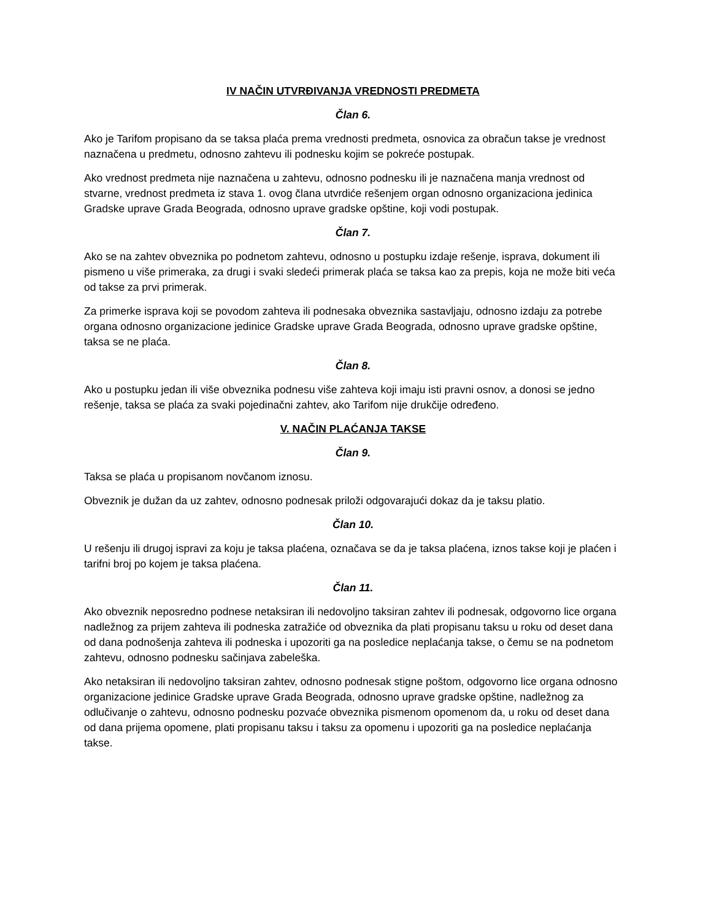IV NAČIN UTVRĐIVANJA VREDNOSTI PREDMETA
Član 6.
Ako je Tarifom propisano da se taksa plaća prema vrednosti predmeta, osnovica za obračun takse je vrednost naznačena u predmetu, odnosno zahtevu ili podnesku kojim se pokreće postupak.
Ako vrednost predmeta nije naznačena u zahtevu, odnosno podnesku ili je naznačena manja vrednost od stvarne, vrednost predmeta iz stava 1. ovog člana utvrdiće rešenjem organ odnosno organizaciona jedinica Gradske uprave Grada Beograda, odnosno uprave gradske opštine, koji vodi postupak.
Član 7.
Ako se na zahtev obveznika po podnetom zahtevu, odnosno u postupku izdaje rešenje, isprava, dokument ili pismeno u više primeraka, za drugi i svaki sledeći primerak plaća se taksa kao za prepis, koja ne može biti veća od takse za prvi primerak.
Za primerke isprava koji se povodom zahteva ili podnesaka obveznika sastavljaju, odnosno izdaju za potrebe organa odnosno organizacione jedinice Gradske uprave Grada Beograda, odnosno uprave gradske opštine, taksa se ne plaća.
Član 8.
Ako u postupku jedan ili više obveznika podnesu više zahteva koji imaju isti pravni osnov, a donosi se jedno rešenje, taksa se plaća za svaki pojedinačni zahtev, ako Tarifom nije drukčije određeno.
V. NAČIN PLAĆANJA TAKSE
Član 9.
Taksa se plaća u propisanom novčanom iznosu.
Obveznik je dužan da uz zahtev, odnosno podnesak priloži odgovarajući dokaz da je taksu platio.
Član 10.
U rešenju ili drugoj ispravi za koju je taksa plaćena, označava se da je taksa plaćena, iznos takse koji je plaćen i tarifni broj po kojem je taksa plaćena.
Član 11.
Ako obveznik neposredno podnese netaksiran ili nedovoljno taksiran zahtev ili podnesak, odgovorno lice organa nadležnog za prijem zahteva ili podneska zatražiće od obveznika da plati propisanu taksu u roku od deset dana od dana podnošenja zahteva ili podneska i upozoriti ga na posledice neplaćanja takse, o čemu se na podnetom zahtevu, odnosno podnesku sačinjava zabeleška.
Ako netaksiran ili nedovoljno taksiran zahtev, odnosno podnesak stigne poštom, odgovorno lice organa odnosno organizacione jedinice Gradske uprave Grada Beograda, odnosno uprave gradske opštine, nadležnog za odlučivanje o zahtevu, odnosno podnesku pozvaće obveznika pismenom opomenom da, u roku od deset dana od dana prijema opomene, plati propisanu taksu i taksu za opomenu i upozoriti ga na posledice neplaćanja takse.